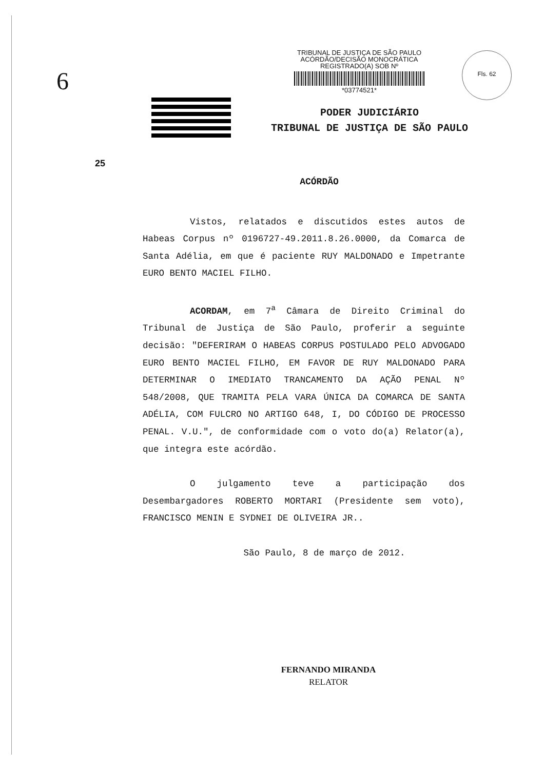6
TRIBUNAL DE JUSTIÇA DE SÃO PAULO
ACÓRDÃO/DECISÃO MONOCRÁTICA
REGISTRADO(A) SOB Nº
*03774521*
Fls. 62
PODER JUDICIÁRIO
TRIBUNAL DE JUSTIÇA DE SÃO PAULO
25
ACÓRDÃO
Vistos, relatados e discutidos estes autos de Habeas Corpus nº 0196727-49.2011.8.26.0000, da Comarca de Santa Adélia, em que é paciente RUY MALDONADO e Impetrante EURO BENTO MACIEL FILHO.
ACORDAM, em 7<sup>a</sup> Câmara de Direito Criminal do Tribunal de Justiça de São Paulo, proferir a seguinte decisão: "DEFERIRAM O HABEAS CORPUS POSTULADO PELO ADVOGADO EURO BENTO MACIEL FILHO, EM FAVOR DE RUY MALDONADO PARA DETERMINAR O IMEDIATO TRANCAMENTO DA AÇÃO PENAL Nº 548/2008, QUE TRAMITA PELA VARA ÚNICA DA COMARCA DE SANTA ADÉLIA, COM FULCRO NO ARTIGO 648, I, DO CÓDIGO DE PROCESSO PENAL. V.U.", de conformidade com o voto do(a) Relator(a), que integra este acórdão.
O julgamento teve a participação dos Desembargadores ROBERTO MORTARI (Presidente sem voto), FRANCISCO MENIN E SYDNEI DE OLIVEIRA JR..
São Paulo, 8 de março de 2012.
FERNANDO MIRANDA
RELATOR